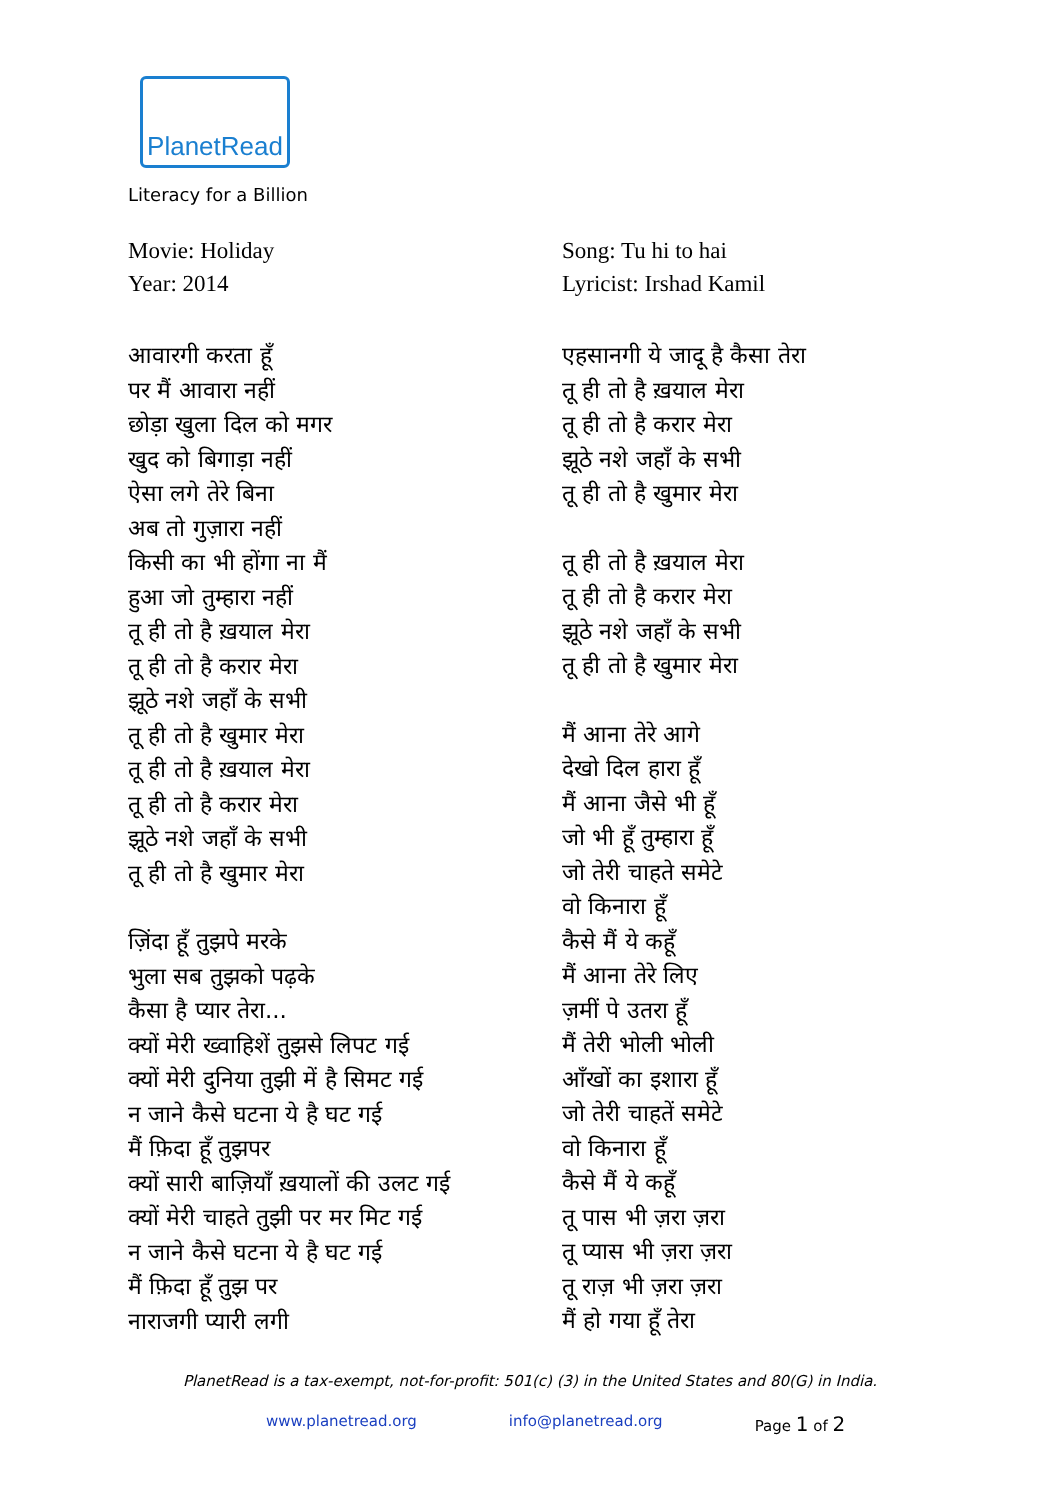PlanetRead
Literacy for a Billion
Movie: Holiday
Year: 2014
आवारगी करता हूँ
पर मैं आवारा नहीं
छोड़ा खुला दिल को मगर
खुद को बिगाड़ा नहीं
ऐसा लगे तेरे बिना
अब तो गुज़ारा नहीं
किसी का भी होंगा ना मैं
हुआ जो तुम्हारा नहीं
तू ही तो है ख़याल मेरा
तू ही तो है करार मेरा
झूठे नशे जहाँ के सभी
तू ही तो है खुमार मेरा
तू ही तो है ख़याल मेरा
तू ही तो है करार मेरा
झूठे नशे जहाँ के सभी
तू ही तो है खुमार मेरा
ज़िंदा हूँ तुझपे मरके
भुला सब तुझको पढ़के
कैसा है प्यार तेरा...
क्यों मेरी ख्वाहिशें तुझसे लिपट गई
क्यों मेरी दुनिया तुझी में है सिमट गई
न जाने कैसे घटना ये है घट गई
मैं फ़िदा हूँ तुझपर
क्यों सारी बाज़ियाँ ख़यालों की उलट गई
क्यों मेरी चाहते तुझी पर मर मिट गई
न जाने कैसे घटना ये है घट गई
मैं फ़िदा हूँ तुझ पर
नाराजगी प्यारी लगी
Song: Tu hi to hai
Lyricist: Irshad Kamil
एहसानगी ये जादू है कैसा तेरा
तू ही तो है ख़याल मेरा
तू ही तो है करार मेरा
झूठे नशे जहाँ के सभी
तू ही तो है खुमार मेरा
तू ही तो है ख़याल मेरा
तू ही तो है करार मेरा
झूठे नशे जहाँ के सभी
तू ही तो है खुमार मेरा
मैं आना तेरे आगे
देखो दिल हारा हूँ
मैं आना जैसे भी हूँ
जो भी हूँ तुम्हारा हूँ
जो तेरी चाहते समेटे
वो किनारा हूँ
कैसे मैं ये कहूँ
मैं आना तेरे लिए
ज़मीं पे उतरा हूँ
मैं तेरी भोली भोली
आँखों का इशारा हूँ
जो तेरी चाहतें समेटे
वो किनारा हूँ
कैसे मैं ये कहूँ
तू पास भी ज़रा ज़रा
तू प्यास भी ज़रा ज़रा
तू राज़ भी ज़रा ज़रा
मैं हो गया हूँ तेरा
PlanetRead is a tax-exempt, not-for-profit: 501(c) (3) in the United States and 80(G) in India.
www.planetread.org info@planetread.org Page 1 of 2